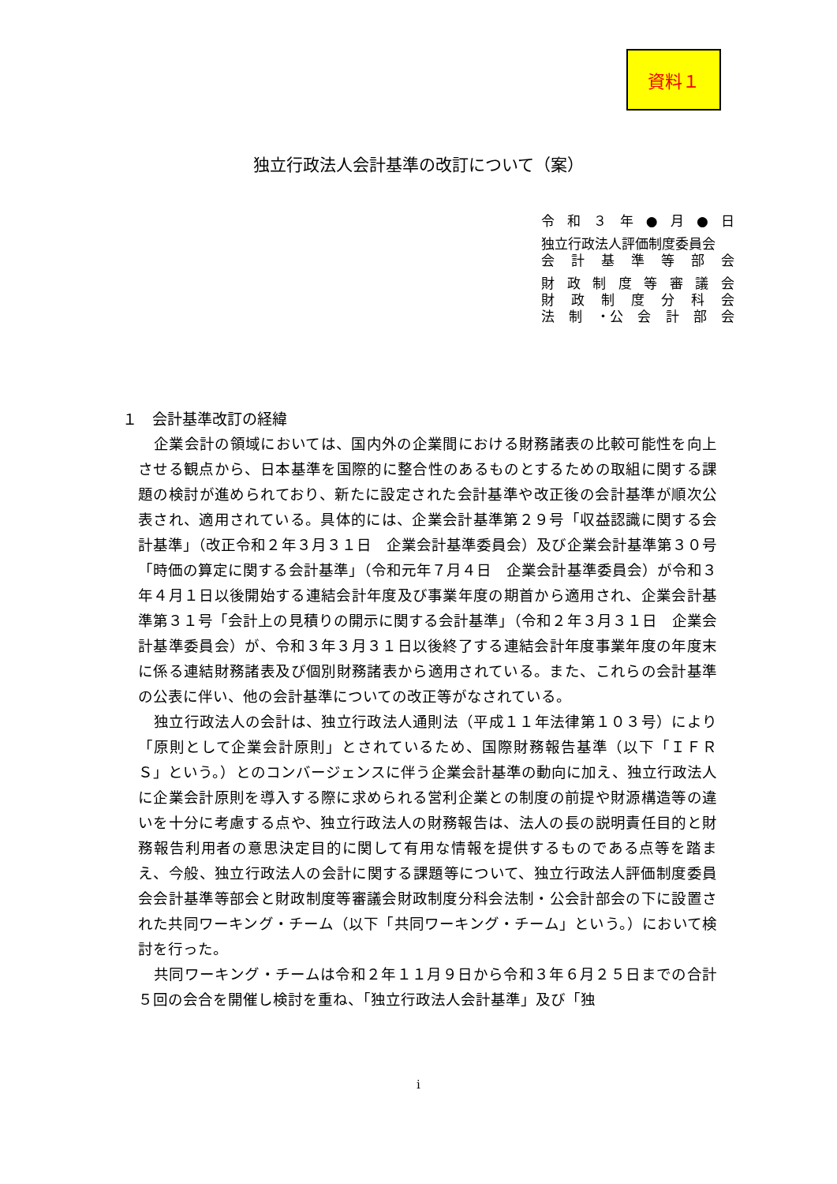資料１
独立行政法人会計基準の改訂について（案）
令和 ３ 年 ● 月 ● 日
独立行政法人評価制度委員会
会計基準等部会
財政制度等審議会
財政制度分科会
法 制 ・公 会計部会
１　会計基準改訂の経緯
企業会計の領域においては、国内外の企業間における財務諸表の比較可能性を向上させる観点から、日本基準を国際的に整合性のあるものとするための取組に関する課題の検討が進められており、新たに設定された会計基準や改正後の会計基準が順次公表され、適用されている。具体的には、企業会計基準第２９号「収益認識に関する会計基準」（改正令和２年３月３１日　企業会計基準委員会）及び企業会計基準第３０号「時価の算定に関する会計基準」（令和元年７月４日　企業会計基準委員会）が令和３年４月１日以後開始する連結会計年度及び事業年度の期首から適用され、企業会計基準第３１号「会計上の見積りの開示に関する会計基準」（令和２年３月３１日　企業会計基準委員会）が、令和３年３月３１日以後終了する連結会計年度事業年度の年度末に係る連結財務諸表及び個別財務諸表から適用されている。また、これらの会計基準の公表に伴い、他の会計基準についての改正等がなされている。
独立行政法人の会計は、独立行政法人通則法（平成１１年法律第１０３号）により「原則として企業会計原則」とされているため、国際財務報告基準（以下「ＩＦＲＳ」という。）とのコンバージェンスに伴う企業会計基準の動向に加え、独立行政法人に企業会計原則を導入する際に求められる営利企業との制度の前提や財源構造等の違いを十分に考慮する点や、独立行政法人の財務報告は、法人の長の説明責任目的と財務報告利用者の意思決定目的に関して有用な情報を提供するものである点等を踏まえ、今般、独立行政法人の会計に関する課題等について、独立行政法人評価制度委員会会計基準等部会と財政制度等審議会財政制度分科会法制・公会計部会の下に設置された共同ワーキング・チーム（以下「共同ワーキング・チーム」という。）において検討を行った。
共同ワーキング・チームは令和２年１１月９日から令和３年６月２５日までの合計５回の会合を開催し検討を重ね、「独立行政法人会計基準」及び「独
i